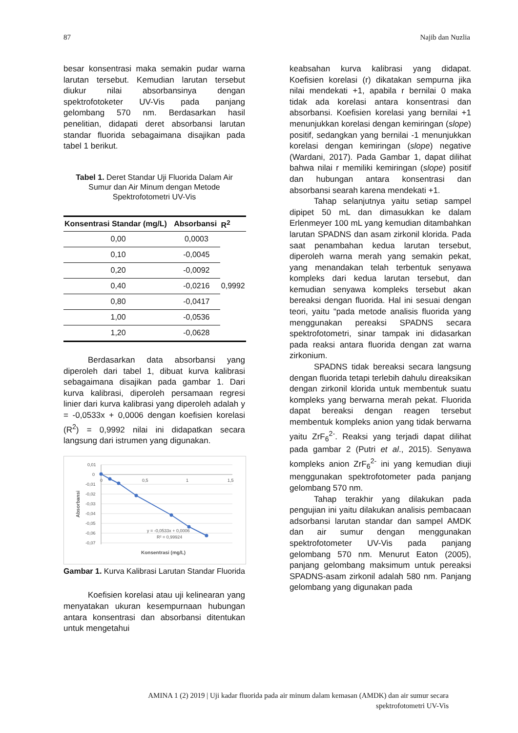87 Najib dan Nuzlia
besar konsentrasi maka semakin pudar warna larutan tersebut. Kemudian larutan tersebut diukur nilai absorbansinya dengan spektrofotoketer UV-Vis pada panjang gelombang 570 nm. Berdasarkan hasil penelitian, didapati deret absorbansi larutan standar fluorida sebagaimana disajikan pada tabel 1 berikut.
Tabel 1. Deret Standar Uji Fluorida Dalam Air Sumur dan Air Minum dengan Metode Spektrofotometri UV-Vis
| Konsentrasi Standar (mg/L) | Absorbansi | R<sup>2</sup> |
| --- | --- | --- |
| 0,00 | 0,0003 | 0,9992 |
| 0,10 | -0,0045 | |
| 0,20 | -0,0092 | |
| 0,40 | -0,0216 | |
| 0,80 | -0,0417 | |
| 1,00 | -0,0536 | |
| 1,20 | -0,0628 | |
Berdasarkan data absorbansi yang diperoleh dari tabel 1, dibuat kurva kalibrasi sebagaimana disajikan pada gambar 1. Dari kurva kalibrasi, diperoleh persamaan regresi linier dari kurva kalibrasi yang diperoleh adalah y = -0,0533x + 0,0006 dengan koefisien korelasi (R<sup>2</sup>) = 0,9992 nilai ini didapatkan secara langsung dari istrumen yang digunakan.
0,01
0
-0,01
-0,02
-0,03
-0,04
-0,05
-0,06
-0,07
0
0,5
1
1,5
y = -0,0533x + 0,0006
R² = 0,99924
Konsentrasi (mg/L)
Absorbansi
Gambar 1. Kurva Kalibrasi Larutan Standar Fluorida
Koefisien korelasi atau uji kelinearan yang menyatakan ukuran kesempurnaan hubungan antara konsentrasi dan absorbansi ditentukan untuk mengetahui
keabsahan kurva kalibrasi yang didapat. Koefisien korelasi (r) dikatakan sempurna jika nilai mendekati +1, apabila r bernilai 0 maka tidak ada korelasi antara konsentrasi dan absorbansi. Koefisien korelasi yang bernilai +1 menunjukkan korelasi dengan kemiringan (slope) positif, sedangkan yang bernilai -1 menunjukkan korelasi dengan kemiringan (slope) negative (Wardani, 2017). Pada Gambar 1, dapat dilihat bahwa nilai r memiliki kemiringan (slope) positif dan hubungan antara konsentrasi dan absorbansi searah karena mendekati +1.
Tahap selanjutnya yaitu setiap sampel dipipet 50 mL dan dimasukkan ke dalam Erlenmeyer 100 mL yang kemudian ditambahkan larutan SPADNS dan asam zirkonil klorida. Pada saat penambahan kedua larutan tersebut, diperoleh warna merah yang semakin pekat, yang menandakan telah terbentuk senyawa kompleks dari kedua larutan tersebut, dan kemudian senyawa kompleks tersebut akan bereaksi dengan fluorida. Hal ini sesuai dengan teori, yaitu “pada metode analisis fluorida yang menggunakan pereaksi SPADNS secara spektrofotometri, sinar tampak ini didasarkan pada reaksi antara fluorida dengan zat warna zirkonium.
SPADNS tidak bereaksi secara langsung dengan fluorida tetapi terlebih dahulu direaksikan dengan zirkonil klorida untuk membentuk suatu kompleks yang berwarna merah pekat. Fluorida dapat bereaksi dengan reagen tersebut membentuk kompleks anion yang tidak berwarna yaitu ZrF<sub>6</sub><sup>2-</sup>. Reaksi yang terjadi dapat dilihat pada gambar 2 (Putri et al., 2015). Senyawa kompleks anion ZrF<sub>6</sub><sup>2-</sup> ini yang kemudian diuji menggunakan spektrofotometer pada panjang gelombang 570 nm.
Tahap terakhir yang dilakukan pada pengujian ini yaitu dilakukan analisis pembacaan adsorbansi larutan standar dan sampel AMDK dan air sumur dengan menggunakan spektrofotometer UV-Vis pada panjang gelombang 570 nm. Menurut Eaton (2005), panjang gelombang maksimum untuk pereaksi SPADNS-asam zirkonil adalah 580 nm. Panjang gelombang yang digunakan pada
AMINA 1 (2) 2019 | Uji kadar fluorida pada air minum dalam kemasan (AMDK) dan air sumur secara
spektrofotometri UV-Vis